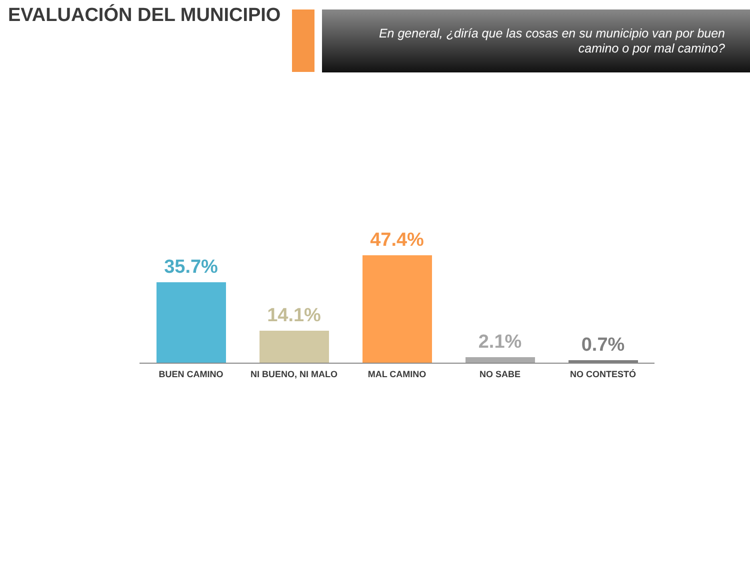EVALUACIÓN DEL MUNICIPIO
En general, ¿diría que las cosas en su municipio van por buen camino o por mal camino?
35.7% 14.1% 47.4% 2.1% 0.7%
BUEN CAMINO NI BUENO, NI MALO MAL CAMINO NO SABE NO CONTESTÓ